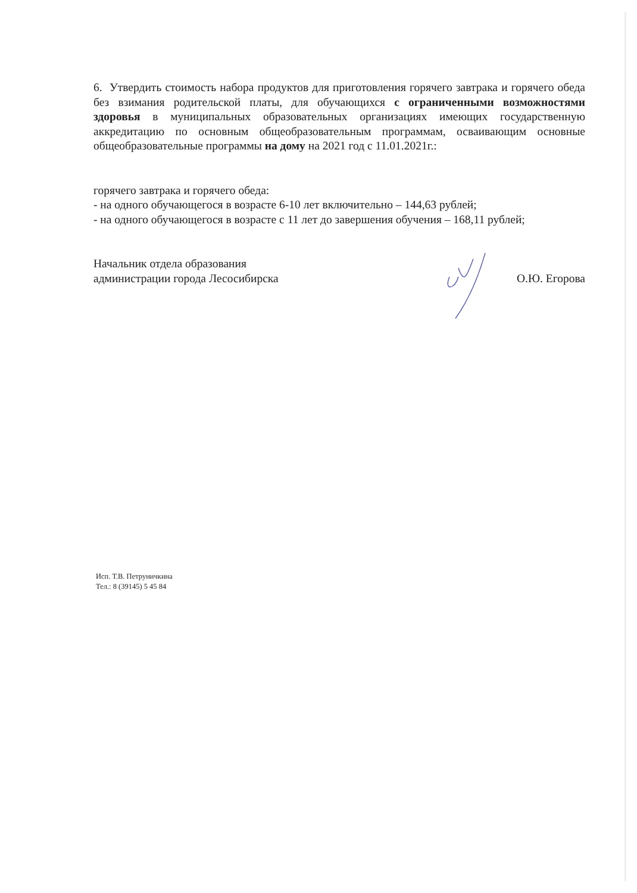6. Утвердить стоимость набора продуктов для приготовления горячего завтрака и горячего обеда без взимания родительской платы, для обучающихся с ограниченными возможностями здоровья в муниципальных образовательных организациях имеющих государственную аккредитацию по основным общеобразовательным программам, осваивающим основные общеобразовательные программы на дому на 2021 год с 11.01.2021г.:
горячего завтрака и горячего обеда:
- на одного обучающегося в возрасте 6-10 лет включительно – 144,63 рублей;
- на одного обучающегося в возрасте с 11 лет до завершения обучения – 168,11 рублей;
Начальник отдела образования
администрации города Лесосибирска
О.Ю. Егорова
Исп. Т.В. Петруничкина
Тел.: 8 (39145) 5 45 84